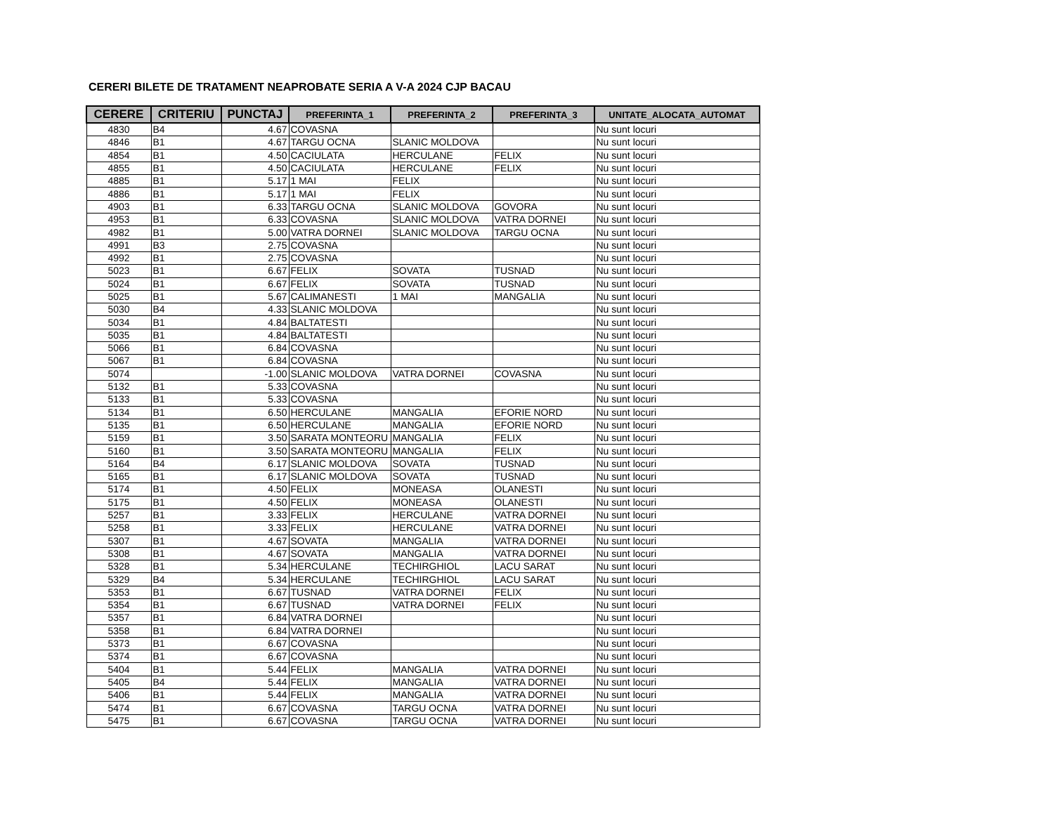CERERI BILETE DE TRATAMENT NEAPROBATE SERIA A V-A 2024 CJP BACAU
| CERERE | CRITERIU | PUNCTAJ | PREFERINTA_1 | PREFERINTA_2 | PREFERINTA_3 | UNITATE_ALOCATA_AUTOMAT |
| --- | --- | --- | --- | --- | --- | --- |
| 4830 | B4 | 4.67 | COVASNA | | | Nu sunt locuri |
| 4846 | B1 | 4.67 | TARGU OCNA | SLANIC MOLDOVA | | Nu sunt locuri |
| 4854 | B1 | 4.50 | CACIULATA | HERCULANE | FELIX | Nu sunt locuri |
| 4855 | B1 | 4.50 | CACIULATA | HERCULANE | FELIX | Nu sunt locuri |
| 4885 | B1 | 5.17 | 1 MAI | FELIX | | Nu sunt locuri |
| 4886 | B1 | 5.17 | 1 MAI | FELIX | | Nu sunt locuri |
| 4903 | B1 | 6.33 | TARGU OCNA | SLANIC MOLDOVA | GOVORA | Nu sunt locuri |
| 4953 | B1 | 6.33 | COVASNA | SLANIC MOLDOVA | VATRA DORNEI | Nu sunt locuri |
| 4982 | B1 | 5.00 | VATRA DORNEI | SLANIC MOLDOVA | TARGU OCNA | Nu sunt locuri |
| 4991 | B3 | 2.75 | COVASNA | | | Nu sunt locuri |
| 4992 | B1 | 2.75 | COVASNA | | | Nu sunt locuri |
| 5023 | B1 | 6.67 | FELIX | SOVATA | TUSNAD | Nu sunt locuri |
| 5024 | B1 | 6.67 | FELIX | SOVATA | TUSNAD | Nu sunt locuri |
| 5025 | B1 | 5.67 | CALIMANESTI | 1 MAI | MANGALIA | Nu sunt locuri |
| 5030 | B4 | 4.33 | SLANIC MOLDOVA | | | Nu sunt locuri |
| 5034 | B1 | 4.84 | BALTATESTI | | | Nu sunt locuri |
| 5035 | B1 | 4.84 | BALTATESTI | | | Nu sunt locuri |
| 5066 | B1 | 6.84 | COVASNA | | | Nu sunt locuri |
| 5067 | B1 | 6.84 | COVASNA | | | Nu sunt locuri |
| 5074 | | -1.00 | SLANIC MOLDOVA | VATRA DORNEI | COVASNA | Nu sunt locuri |
| 5132 | B1 | 5.33 | COVASNA | | | Nu sunt locuri |
| 5133 | B1 | 5.33 | COVASNA | | | Nu sunt locuri |
| 5134 | B1 | 6.50 | HERCULANE | MANGALIA | EFORIE NORD | Nu sunt locuri |
| 5135 | B1 | 6.50 | HERCULANE | MANGALIA | EFORIE NORD | Nu sunt locuri |
| 5159 | B1 | 3.50 | SARATA MONTEORU | MANGALIA | FELIX | Nu sunt locuri |
| 5160 | B1 | 3.50 | SARATA MONTEORU | MANGALIA | FELIX | Nu sunt locuri |
| 5164 | B4 | 6.17 | SLANIC MOLDOVA | SOVATA | TUSNAD | Nu sunt locuri |
| 5165 | B1 | 6.17 | SLANIC MOLDOVA | SOVATA | TUSNAD | Nu sunt locuri |
| 5174 | B1 | 4.50 | FELIX | MONEASA | OLANESTI | Nu sunt locuri |
| 5175 | B1 | 4.50 | FELIX | MONEASA | OLANESTI | Nu sunt locuri |
| 5257 | B1 | 3.33 | FELIX | HERCULANE | VATRA DORNEI | Nu sunt locuri |
| 5258 | B1 | 3.33 | FELIX | HERCULANE | VATRA DORNEI | Nu sunt locuri |
| 5307 | B1 | 4.67 | SOVATA | MANGALIA | VATRA DORNEI | Nu sunt locuri |
| 5308 | B1 | 4.67 | SOVATA | MANGALIA | VATRA DORNEI | Nu sunt locuri |
| 5328 | B1 | 5.34 | HERCULANE | TECHIRGHIOL | LACU SARAT | Nu sunt locuri |
| 5329 | B4 | 5.34 | HERCULANE | TECHIRGHIOL | LACU SARAT | Nu sunt locuri |
| 5353 | B1 | 6.67 | TUSNAD | VATRA DORNEI | FELIX | Nu sunt locuri |
| 5354 | B1 | 6.67 | TUSNAD | VATRA DORNEI | FELIX | Nu sunt locuri |
| 5357 | B1 | 6.84 | VATRA DORNEI | | | Nu sunt locuri |
| 5358 | B1 | 6.84 | VATRA DORNEI | | | Nu sunt locuri |
| 5373 | B1 | 6.67 | COVASNA | | | Nu sunt locuri |
| 5374 | B1 | 6.67 | COVASNA | | | Nu sunt locuri |
| 5404 | B1 | 5.44 | FELIX | MANGALIA | VATRA DORNEI | Nu sunt locuri |
| 5405 | B4 | 5.44 | FELIX | MANGALIA | VATRA DORNEI | Nu sunt locuri |
| 5406 | B1 | 5.44 | FELIX | MANGALIA | VATRA DORNEI | Nu sunt locuri |
| 5474 | B1 | 6.67 | COVASNA | TARGU OCNA | VATRA DORNEI | Nu sunt locuri |
| 5475 | B1 | 6.67 | COVASNA | TARGU OCNA | VATRA DORNEI | Nu sunt locuri |